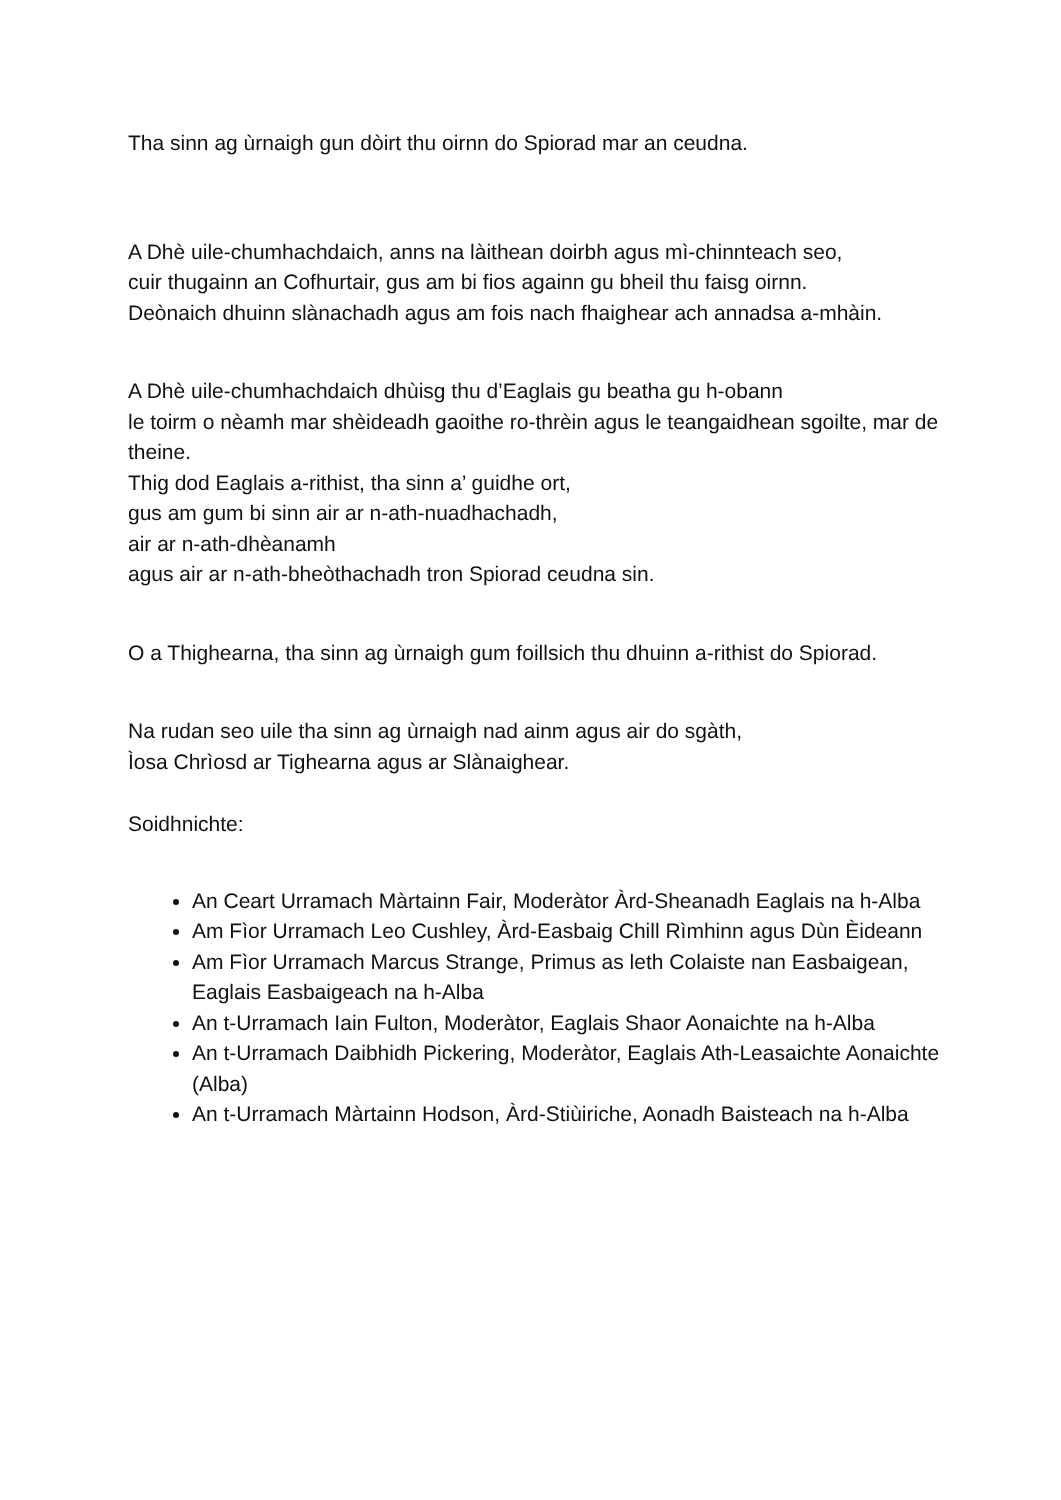Tha sinn ag ùrnaigh gun dòirt thu oirnn do Spiorad mar an ceudna.
A Dhè uile-chumhachdaich, anns na làithean doirbh agus mì-chinnteach seo,
cuir thugainn an Cofhurtair, gus am bi fios againn gu bheil thu faisg oirnn.
Deònaich dhuinn slànachadh agus am fois nach fhaighear ach annadsa a-mhàin.
A Dhè uile-chumhachdaich dhùisg thu d’Eaglais gu beatha gu h-obann
le toirm o nèamh mar shèideadh gaoithe ro-thrèin agus le teangaidhean sgoilte, mar de theine.
Thig dod Eaglais a-rithist, tha sinn a’ guidhe ort,
gus am gum bi sinn air ar n-ath-nuadhachadh,
air ar n-ath-dhèanamh
agus air ar n-ath-bheòthachadh tron Spiorad ceudna sin.
O a Thighearna, tha sinn ag ùrnaigh gum foillsich thu dhuinn a-rithist do Spiorad.
Na rudan seo uile tha sinn ag ùrnaigh nad ainm agus air do sgàth,
Ìosa Chrìosd ar Tighearna agus ar Slànaighear.
Soidhnichte:
An Ceart Urramach Màrtainn Fair, Moderàtor Àrd-Sheanadh Eaglais na h-Alba
Am Fìor Urramach Leo Cushley, Àrd-Easbaig Chill Rìmhinn agus Dùn Èideann
Am Fìor Urramach Marcus Strange, Primus as leth Colaiste nan Easbaigean, Eaglais Easbaigeach na h-Alba
An t-Urramach Iain Fulton, Moderàtor, Eaglais Shaor Aonaichte na h-Alba
An t-Urramach Daibhidh Pickering, Moderàtor, Eaglais Ath-Leasaichte Aonaichte (Alba)
An t-Urramach Màrtainn Hodson, Àrd-Stiùiriche, Aonadh Baisteach na h-Alba